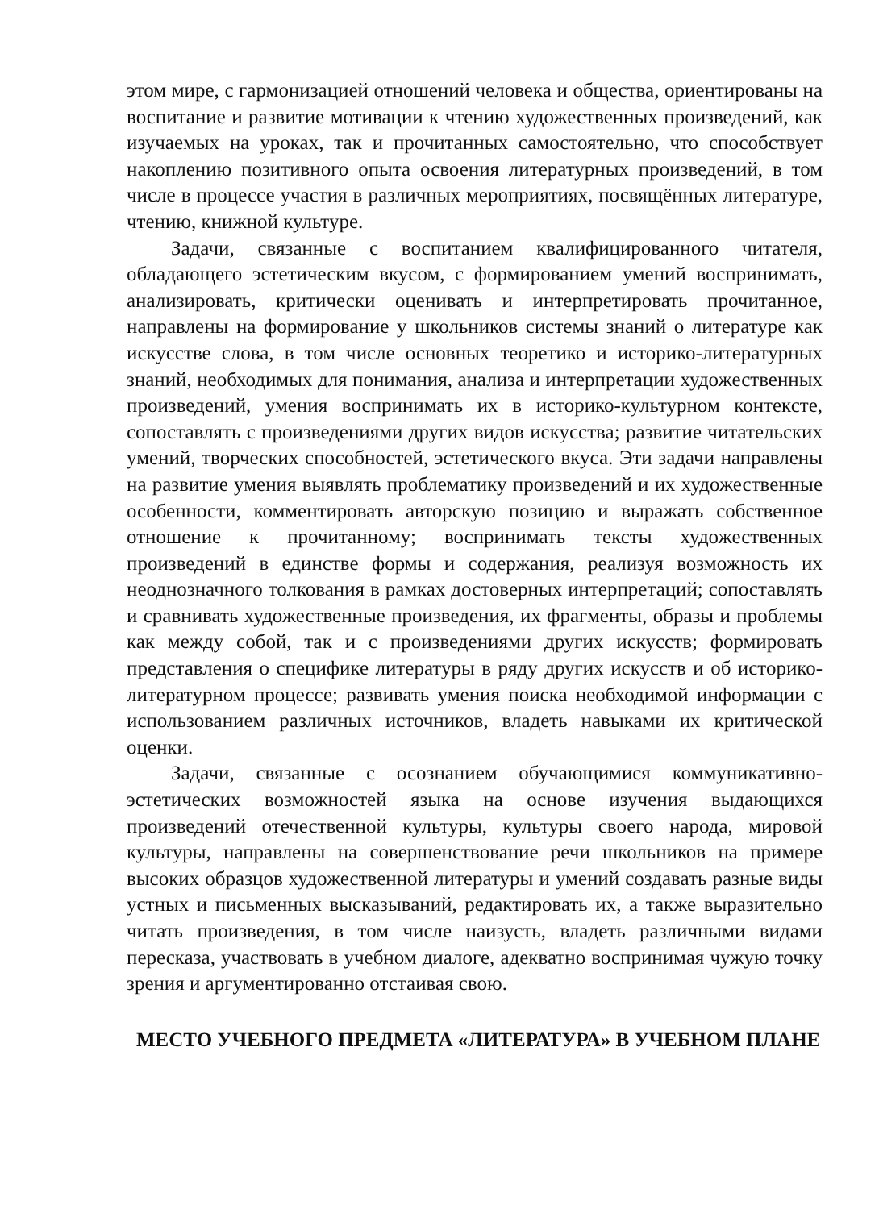этом мире, с гармонизацией отношений человека и общества, ориентированы на воспитание и развитие мотивации к чтению художественных произведений, как изучаемых на уроках, так и прочитанных самостоятельно, что способствует накоплению позитивного опыта освоения литературных произведений, в том числе в процессе участия в различных мероприятиях, посвящённых литературе, чтению, книжной культуре.
Задачи, связанные с воспитанием квалифицированного читателя, обладающего эстетическим вкусом, с формированием умений воспринимать, анализировать, критически оценивать и интерпретировать прочитанное, направлены на формирование у школьников системы знаний о литературе как искусстве слова, в том числе основных теоретико и историко-литературных знаний, необходимых для понимания, анализа и интерпретации художественных произведений, умения воспринимать их в историко-культурном контексте, сопоставлять с произведениями других видов искусства; развитие читательских умений, творческих способностей, эстетического вкуса. Эти задачи направлены на развитие умения выявлять проблематику произведений и их художественные особенности, комментировать авторскую позицию и выражать собственное отношение к прочитанному; воспринимать тексты художественных произведений в единстве формы и содержания, реализуя возможность их неоднозначного толкования в рамках достоверных интерпретаций; сопоставлять и сравнивать художественные произведения, их фрагменты, образы и проблемы как между собой, так и с произведениями других искусств; формировать представления о специфике литературы в ряду других искусств и об историко-литературном процессе; развивать умения поиска необходимой информации с использованием различных источников, владеть навыками их критической оценки.
Задачи, связанные с осознанием обучающимися коммуникативно-эстетических возможностей языка на основе изучения выдающихся произведений отечественной культуры, культуры своего народа, мировой культуры, направлены на совершенствование речи школьников на примере высоких образцов художественной литературы и умений создавать разные виды устных и письменных высказываний, редактировать их, а также выразительно читать произведения, в том числе наизусть, владеть различными видами пересказа, участвовать в учебном диалоге, адекватно воспринимая чужую точку зрения и аргументированно отстаивая свою.
МЕСТО УЧЕБНОГО ПРЕДМЕТА «ЛИТЕРАТУРА» В УЧЕБНОМ ПЛАНЕ